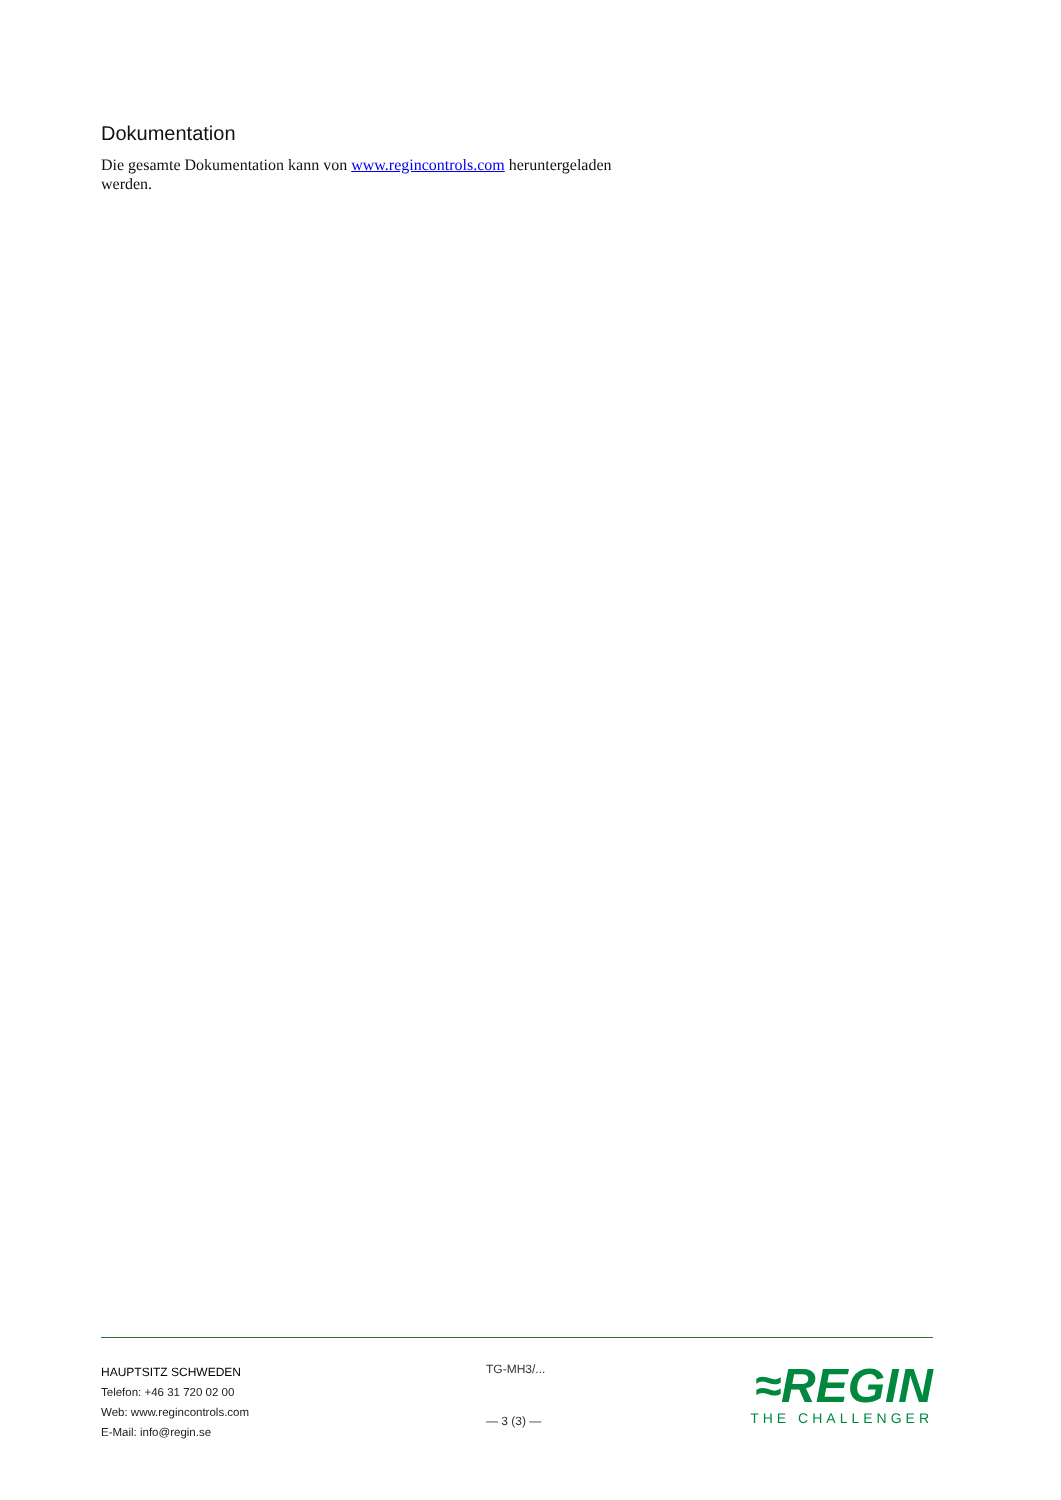Dokumentation
Die gesamte Dokumentation kann von www.regincontrols.com heruntergeladen werden.
HAUPTSITZ SCHWEDEN
Telefon: +46 31 720 02 00
Web: www.regincontrols.com
E-Mail: info@regin.se
TG-MH3/...
— 3 (3) —
≈REGIN
THE CHALLENGER